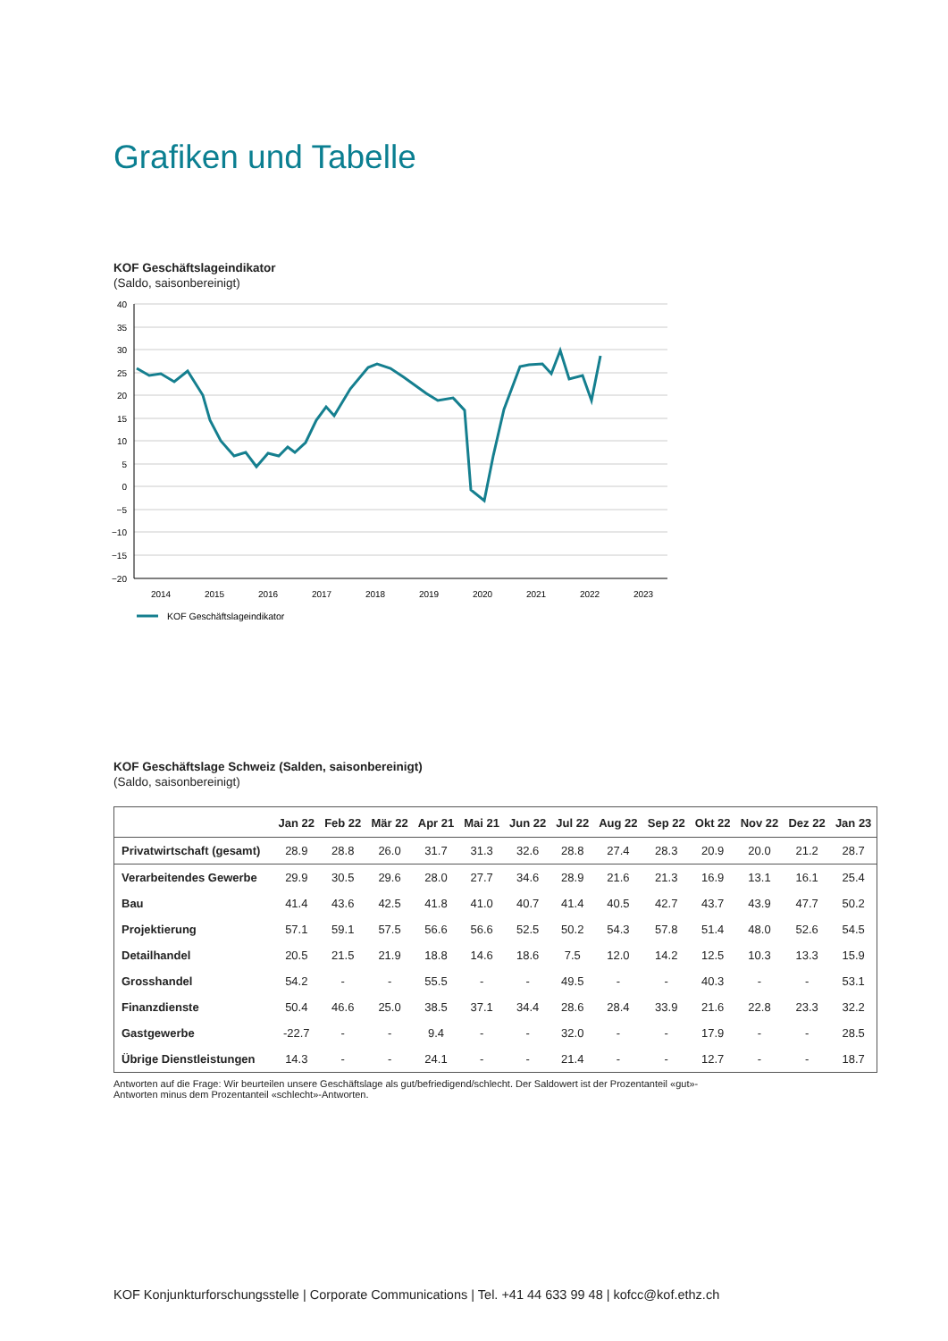Grafiken und Tabelle
KOF Geschäftslageindikator
(Saldo, saisonbereinigt)
40
35
30
25
20
15
10
5
0
−5
−10
−15
−20
2014
2015
2016
2017
2018
2019
2020
2021
2022
2023
KOF Geschäftslageindikator
KOF Geschäftslage Schweiz (Salden, saisonbereinigt)
(Saldo, saisonbereinigt)
| | Jan 22 | Feb 22 | Mär 22 | Apr 21 | Mai 21 | Jun 22 | Jul 22 | Aug 22 | Sep 22 | Okt 22 | Nov 22 | Dez 22 | Jan 23 |
| --- | --- | --- | --- | --- | --- | --- | --- | --- | --- | --- | --- | --- | --- |
| Privatwirtschaft (gesamt) | 28.9 | 28.8 | 26.0 | 31.7 | 31.3 | 32.6 | 28.8 | 27.4 | 28.3 | 20.9 | 20.0 | 21.2 | 28.7 |
| Verarbeitendes Gewerbe | 29.9 | 30.5 | 29.6 | 28.0 | 27.7 | 34.6 | 28.9 | 21.6 | 21.3 | 16.9 | 13.1 | 16.1 | 25.4 |
| Bau | 41.4 | 43.6 | 42.5 | 41.8 | 41.0 | 40.7 | 41.4 | 40.5 | 42.7 | 43.7 | 43.9 | 47.7 | 50.2 |
| Projektierung | 57.1 | 59.1 | 57.5 | 56.6 | 56.6 | 52.5 | 50.2 | 54.3 | 57.8 | 51.4 | 48.0 | 52.6 | 54.5 |
| Detailhandel | 20.5 | 21.5 | 21.9 | 18.8 | 14.6 | 18.6 | 7.5 | 12.0 | 14.2 | 12.5 | 10.3 | 13.3 | 15.9 |
| Grosshandel | 54.2 | - | - | 55.5 | - | - | 49.5 | - | - | 40.3 | - | - | 53.1 |
| Finanzdienste | 50.4 | 46.6 | 25.0 | 38.5 | 37.1 | 34.4 | 28.6 | 28.4 | 33.9 | 21.6 | 22.8 | 23.3 | 32.2 |
| Gastgewerbe | -22.7 | - | - | 9.4 | - | - | 32.0 | - | - | 17.9 | - | - | 28.5 |
| Übrige Dienstleistungen | 14.3 | - | - | 24.1 | - | - | 21.4 | - | - | 12.7 | - | - | 18.7 |
Antworten auf die Frage: Wir beurteilen unsere Geschäftslage als gut/befriedigend/schlecht. Der Saldowert ist der Prozentanteil «gut»-Antworten minus dem Prozentanteil «schlecht»-Antworten.
KOF Konjunkturforschungsstelle | Corporate Communications | Tel. +41 44 633 99 48 | kofcc@kof.ethz.ch